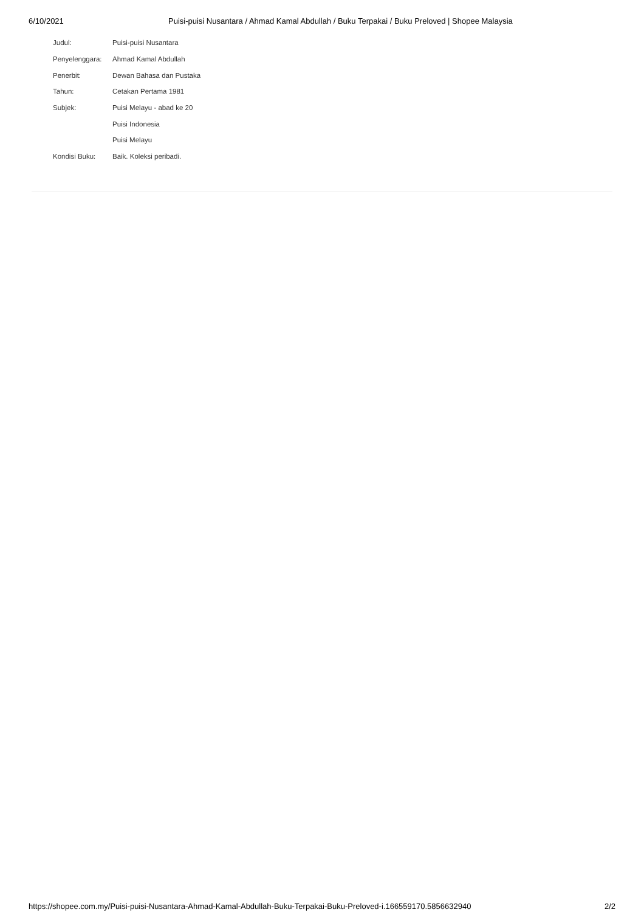6/10/2021 Puisi-puisi Nusantara / Ahmad Kamal Abdullah / Buku Terpakai / Buku Preloved | Shopee Malaysia
Judul: Puisi-puisi Nusantara
Penyelenggara: Ahmad Kamal Abdullah
Penerbit: Dewan Bahasa dan Pustaka
Tahun: Cetakan Pertama 1981
Subjek: Puisi Melayu - abad ke 20
Puisi Indonesia
Puisi Melayu
Kondisi Buku: Baik. Koleksi peribadi.
https://shopee.com.my/Puisi-puisi-Nusantara-Ahmad-Kamal-Abdullah-Buku-Terpakai-Buku-Preloved-i.166559170.5856632940 2/2